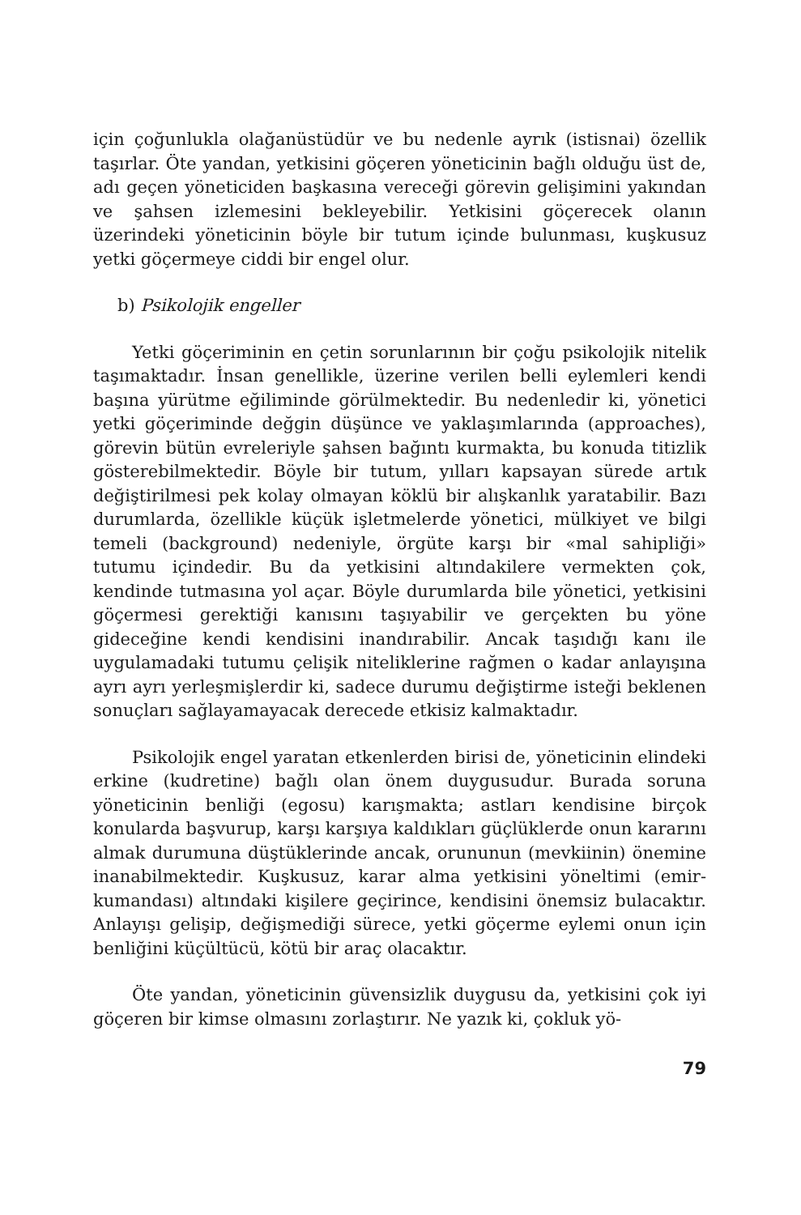için çoğunlukla olağanüstüdür ve bu nedenle ayrık (istisnai) özellik taşırlar. Öte yandan, yetkisini göçeren yöneticinin bağlı olduğu üst de, adı geçen yöneticiden başkasına vereceği görevin gelişimini yakından ve şahsen izlemesini bekleyebilir. Yetkisini göçerecek olanın üzerindeki yöneticinin böyle bir tutum içinde bulunması, kuşkusuz yetki göçermeye ciddi bir engel olur.
b) Psikolojik engeller
Yetki göçeriminin en çetin sorunlarının bir çoğu psikolojik nitelik taşımaktadır. İnsan genellikle, üzerine verilen belli eylemleri kendi başına yürütme eğiliminde görülmektedir. Bu nedenledir ki, yönetici yetki göçeriminde değgin düşünce ve yaklaşımlarında (approaches), görevin bütün evreleriyle şahsen bağıntı kurmakta, bu konuda titizlik gösterebilmektedir. Böyle bir tutum, yılları kapsayan sürede artık değiştirilmesi pek kolay olmayan köklü bir alışkanlık yaratabilir. Bazı durumlarda, özellikle küçük işletmelerde yönetici, mülkiyet ve bilgi temeli (background) nedeniyle, örgüte karşı bir «mal sahipliği» tutumu içindedir. Bu da yetkisini altındakilere vermekten çok, kendinde tutmasına yol açar. Böyle durumlarda bile yönetici, yetkisini göçermesi gerektiği kanısını taşıyabilir ve gerçekten bu yöne gideceğine kendi kendisini inandırabilir. Ancak taşıdığı kanı ile uygulamadaki tutumu çelişik niteliklerine rağmen o kadar anlayışına ayrı ayrı yerleşmişlerdir ki, sadece durumu değiştirme isteği beklenen sonuçları sağlayamayacak derecede etkisiz kalmaktadır.
Psikolojik engel yaratan etkenlerden birisi de, yöneticinin elindeki erkine (kudretine) bağlı olan önem duygusudur. Burada soruna yöneticinin benliği (egosu) karışmakta; astları kendisine birçok konularda başvurup, karşı karşıya kaldıkları güçlüklerde onun kararını almak durumuna düştüklerinde ancak, orununun (mevkiinin) önemine inanabilmektedir. Kuşkusuz, karar alma yetkisini yöneltimi (emir-kumandası) altındaki kişilere geçirince, kendisini önemsiz bulacaktır. Anlayışı gelişip, değişmediği sürece, yetki göçerme eylemi onun için benliğini küçültücü, kötü bir araç olacaktır.
Öte yandan, yöneticinin güvensizlik duygusu da, yetkisini çok iyi göçeren bir kimse olmasını zorlaştırır. Ne yazık ki, çokluk yö-
79